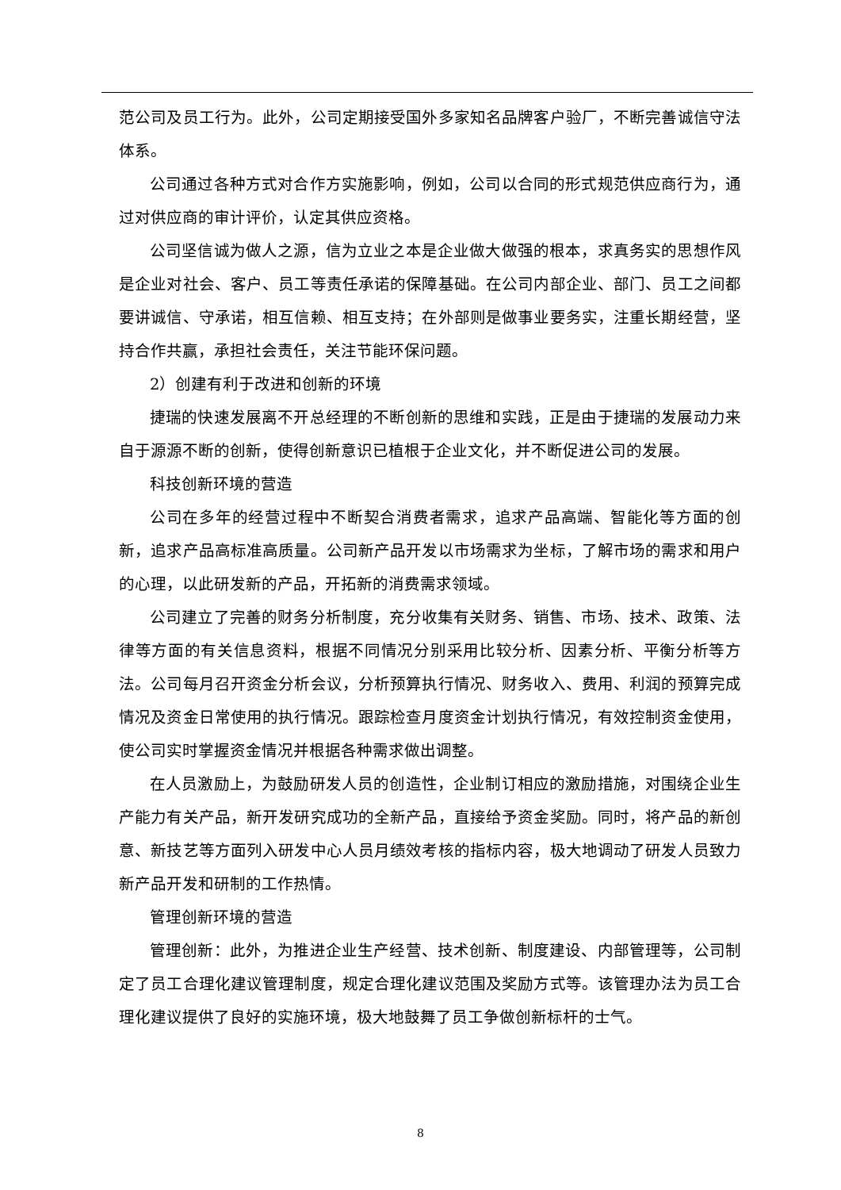范公司及员工行为。此外，公司定期接受国外多家知名品牌客户验厂，不断完善诚信守法体系。
公司通过各种方式对合作方实施影响，例如，公司以合同的形式规范供应商行为，通过对供应商的审计评价，认定其供应资格。
公司坚信诚为做人之源，信为立业之本是企业做大做强的根本，求真务实的思想作风是企业对社会、客户、员工等责任承诺的保障基础。在公司内部企业、部门、员工之间都要讲诚信、守承诺，相互信赖、相互支持；在外部则是做事业要务实，注重长期经营，坚持合作共赢，承担社会责任，关注节能环保问题。
2）创建有利于改进和创新的环境
捷瑞的快速发展离不开总经理的不断创新的思维和实践，正是由于捷瑞的发展动力来自于源源不断的创新，使得创新意识已植根于企业文化，并不断促进公司的发展。
科技创新环境的营造
公司在多年的经营过程中不断契合消费者需求，追求产品高端、智能化等方面的创新，追求产品高标准高质量。公司新产品开发以市场需求为坐标，了解市场的需求和用户的心理，以此研发新的产品，开拓新的消费需求领域。
公司建立了完善的财务分析制度，充分收集有关财务、销售、市场、技术、政策、法律等方面的有关信息资料，根据不同情况分别采用比较分析、因素分析、平衡分析等方法。公司每月召开资金分析会议，分析预算执行情况、财务收入、费用、利润的预算完成情况及资金日常使用的执行情况。跟踪检查月度资金计划执行情况，有效控制资金使用，使公司实时掌握资金情况并根据各种需求做出调整。
在人员激励上，为鼓励研发人员的创造性，企业制订相应的激励措施，对围绕企业生产能力有关产品，新开发研究成功的全新产品，直接给予资金奖励。同时，将产品的新创意、新技艺等方面列入研发中心人员月绩效考核的指标内容，极大地调动了研发人员致力新产品开发和研制的工作热情。
管理创新环境的营造
管理创新：此外，为推进企业生产经营、技术创新、制度建设、内部管理等，公司制定了员工合理化建议管理制度，规定合理化建议范围及奖励方式等。该管理办法为员工合理化建议提供了良好的实施环境，极大地鼓舞了员工争做创新标杆的士气。
8